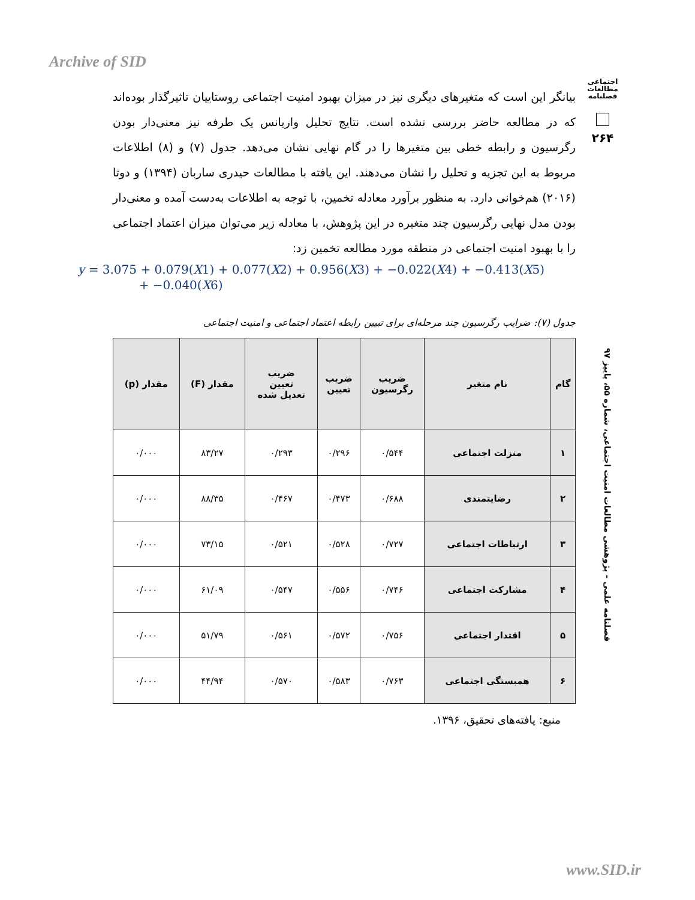Archive of SID
اجتماعی
مطالعات
فصلنامه
۲۶۴
بیانگر این است که متغیرهای دیگری نیز در میزان بهبود امنیت اجتماعی روستاییان تاثیرگذار بوده‌اند که در مطالعه حاضر بررسی نشده است. نتایج تحلیل واریانس یک طرفه نیز معنی‌دار بودن رگرسیون و رابطه خطی بین متغیرها را در گام نهایی نشان می‌دهد. جدول (۷) و (۸) اطلاعات مربوط به این تجزیه و تحلیل را نشان می‌دهند. این یافته با مطالعات حیدری ساربان (۱۳۹۴) و دوتا (۲۰۱۶) هم‌خوانی دارد. به منظور برآورد معادله تخمین، با توجه به اطلاعات به‌دست آمده و معنی‌دار بودن مدل نهایی رگرسیون چند متغیره در این پژوهش، با معادله زیر می‌توان میزان اعتماد اجتماعی را با بهبود امنیت اجتماعی در منطقه مورد مطالعه تخمین زد:
y = 3.075 + 0.079(X1) + 0.077(X2) + 0.956(X3) + −0.022(X4) + −0.413(X5)
+ −0.040(X6)
جدول (۷): ضرایب رگرسیون چند مرحله‌ای برای تبیین رابطه اعتماد اجتماعی و امنیت اجتماعی
| گام | نام متغیر | ضریب رگرسیون | ضریب تعیین | ضریب تعیین تعدیل شده | مقدار (F) | مقدار (p) |
| --- | --- | --- | --- | --- | --- | --- |
| ۱ | منزلت اجتماعی | ۰/۵۴۴ | ۰/۲۹۶ | ۰/۲۹۳ | ۸۳/۲۷ | ۰/۰۰۰ |
| ۲ | رضایتمندی | ۰/۶۸۸ | ۰/۴۷۳ | ۰/۴۶۷ | ۸۸/۳۵ | ۰/۰۰۰ |
| ۳ | ارتباطات اجتماعی | ۰/۷۲۷ | ۰/۵۲۸ | ۰/۵۲۱ | ۷۳/۱۵ | ۰/۰۰۰ |
| ۴ | مشارکت اجتماعی | ۰/۷۴۶ | ۰/۵۵۶ | ۰/۵۴۷ | ۶۱/۰۹ | ۰/۰۰۰ |
| ۵ | اقتدار اجتماعی | ۰/۷۵۶ | ۰/۵۷۲ | ۰/۵۶۱ | ۵۱/۷۹ | ۰/۰۰۰ |
| ۶ | همبستگی اجتماعی | ۰/۷۶۳ | ۰/۵۸۳ | ۰/۵۷۰ | ۴۴/۹۴ | ۰/۰۰۰ |
منبع: یافته‌های تحقیق، ۱۳۹۶.
فصلنامه علمی - پژوهشی مطالعات امنیت اجتماعی، شماره ۵۵، پاییز ۹۷
www.SID.ir